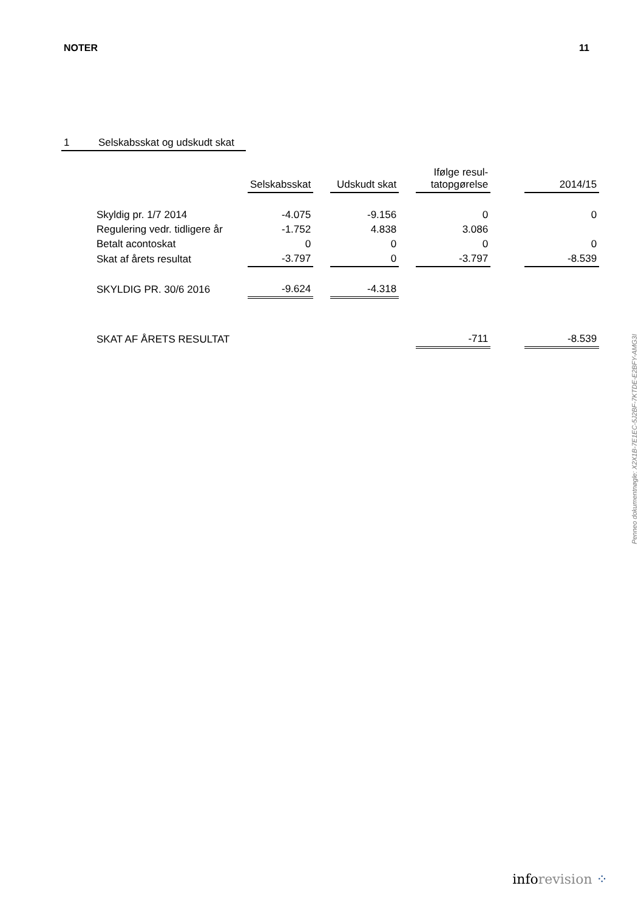NOTER 11
1 Selskabsskat og udskudt skat
| | Selskabsskat | | Udskudt skat | | Ifølge resul- tatopgørelse | | 2014/15 |
| Skyldig pr. 1/7 2014 | -4.075 | | -9.156 | | 0 | | 0 |
| Regulering vedr. tidligere år | -1.752 | | 4.838 | | 3.086 | | |
| Betalt acontoskat | 0 | | 0 | | 0 | | 0 |
| Skat af årets resultat | -3.797 | | 0 | | -3.797 | | -8.539 |
| SKYLDIG PR. 30/6 2016 | -9.624 | | -4.318 | | | | |
| SKAT AF ÅRETS RESULTAT | | | | | -711 | | -8.539 |
Penneo dokumentnøgle: X2X1B-7E1EC-5J2BF-7KTDE-E2BFY-AMG3I
inforevision ⁘